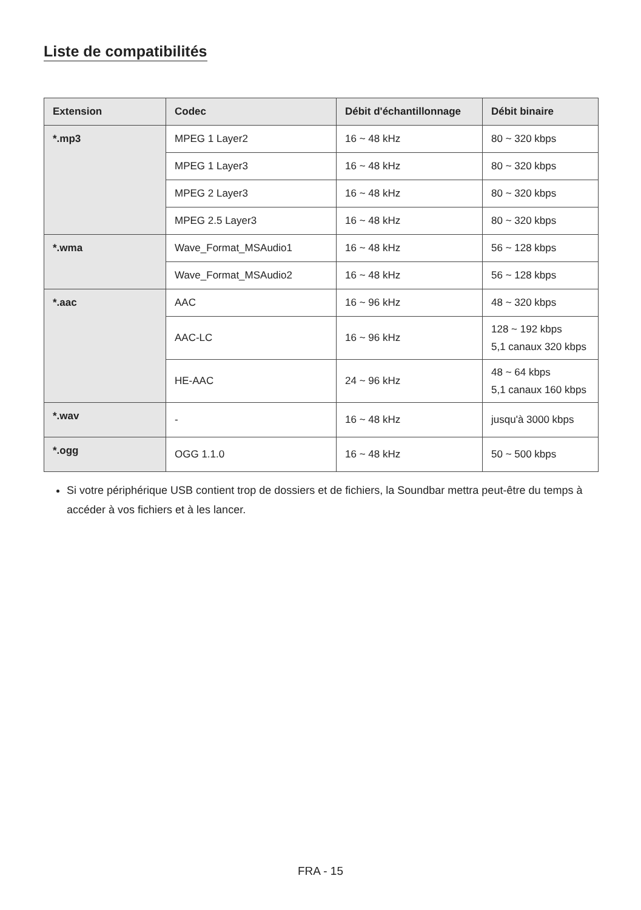Liste de compatibilités
| Extension | Codec | Débit d'échantillonnage | Débit binaire |
| --- | --- | --- | --- |
| *.mp3 | MPEG 1 Layer2 | 16 ~ 48 kHz | 80 ~ 320 kbps |
| | MPEG 1 Layer3 | 16 ~ 48 kHz | 80 ~ 320 kbps |
| | MPEG 2 Layer3 | 16 ~ 48 kHz | 80 ~ 320 kbps |
| | MPEG 2.5 Layer3 | 16 ~ 48 kHz | 80 ~ 320 kbps |
| *.wma | Wave_Format_MSAudio1 | 16 ~ 48 kHz | 56 ~ 128 kbps |
| | Wave_Format_MSAudio2 | 16 ~ 48 kHz | 56 ~ 128 kbps |
| *.aac | AAC | 16 ~ 96 kHz | 48 ~ 320 kbps |
| | AAC-LC | 16 ~ 96 kHz | 128 ~ 192 kbps 5,1 canaux 320 kbps |
| | HE-AAC | 24 ~ 96 kHz | 48 ~ 64 kbps 5,1 canaux 160 kbps |
| *.wav | - | 16 ~ 48 kHz | jusqu'à 3000 kbps |
| *.ogg | OGG 1.1.0 | 16 ~ 48 kHz | 50 ~ 500 kbps |
Si votre périphérique USB contient trop de dossiers et de fichiers, la Soundbar mettra peut-être du temps à accéder à vos fichiers et à les lancer.
FRA - 15